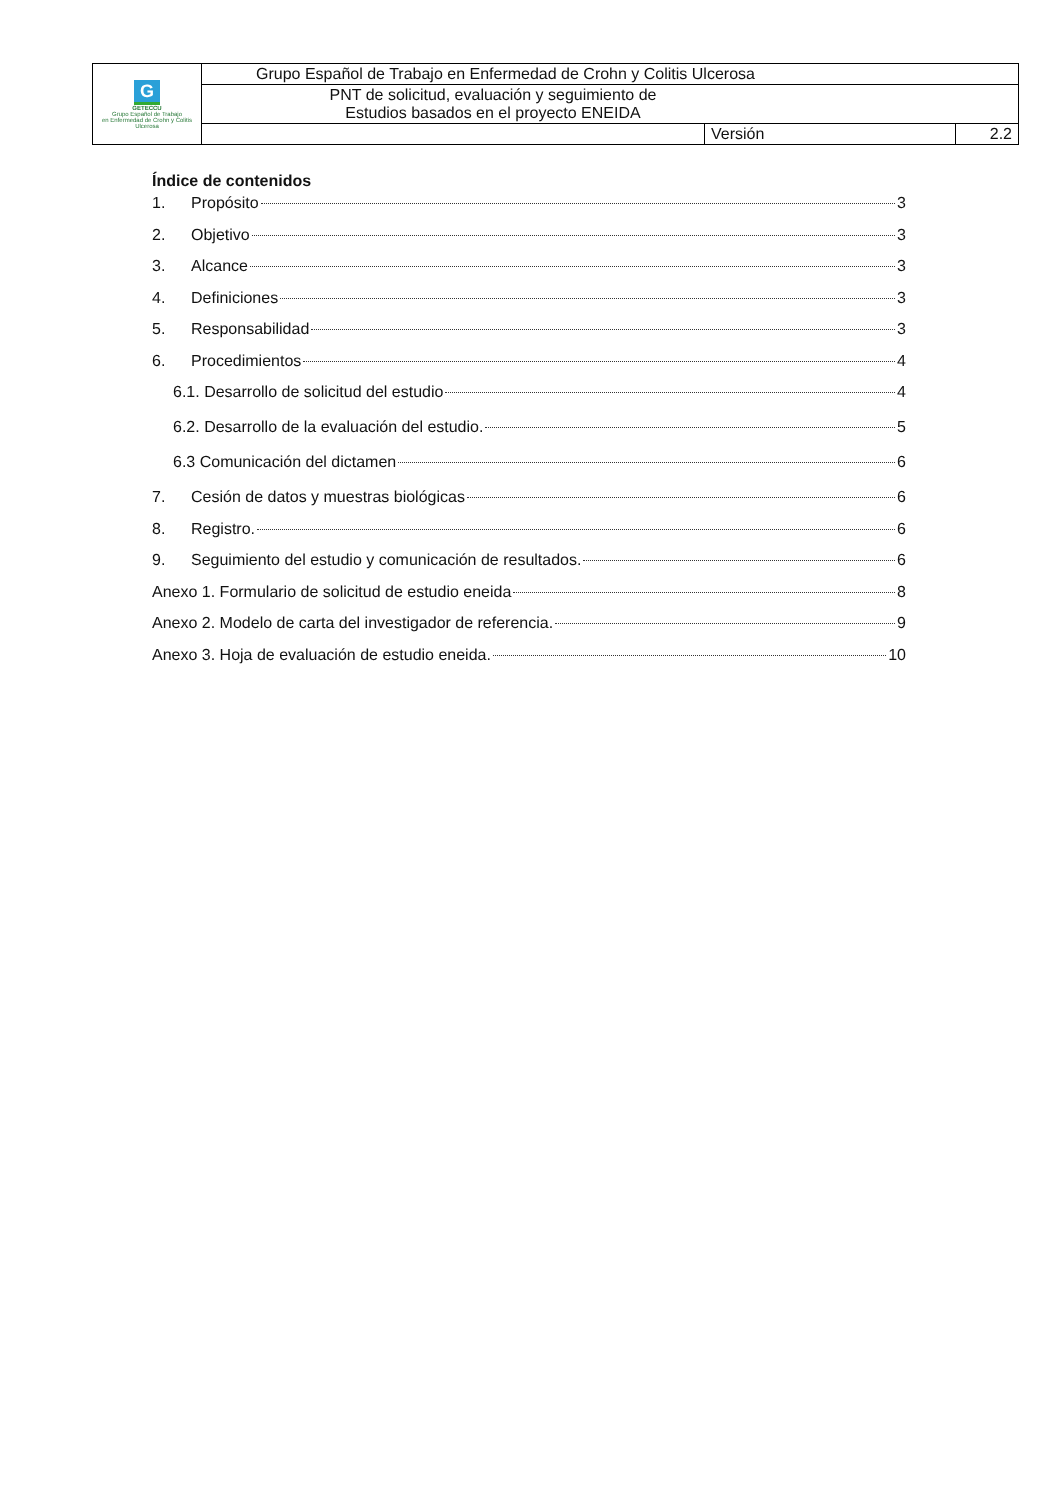| G GETECCU Grupo Español de Trabajo en Enfermedad de Crohn y Colitis Ulcerosa | Grupo Español de Trabajo en Enfermedad de Crohn y Colitis Ulcerosa | | |
| | PNT de solicitud, evaluación y seguimiento de Estudios basados en el proyecto ENEIDA | | |
| | | Versión | 2.2 |
Índice de contenidos
1. Propósito 3
2. Objetivo 3
3. Alcance 3
4. Definiciones 3
5. Responsabilidad 3
6. Procedimientos 4
6.1. Desarrollo de solicitud del estudio 4
6.2. Desarrollo de la evaluación del estudio. 5
6.3 Comunicación del dictamen 6
7. Cesión de datos y muestras biológicas 6
8. Registro. 6
9. Seguimiento del estudio y comunicación de resultados. 6
Anexo 1. Formulario de solicitud de estudio eneida 8
Anexo 2. Modelo de carta del investigador de referencia. 9
Anexo 3. Hoja de evaluación de estudio eneida. 10